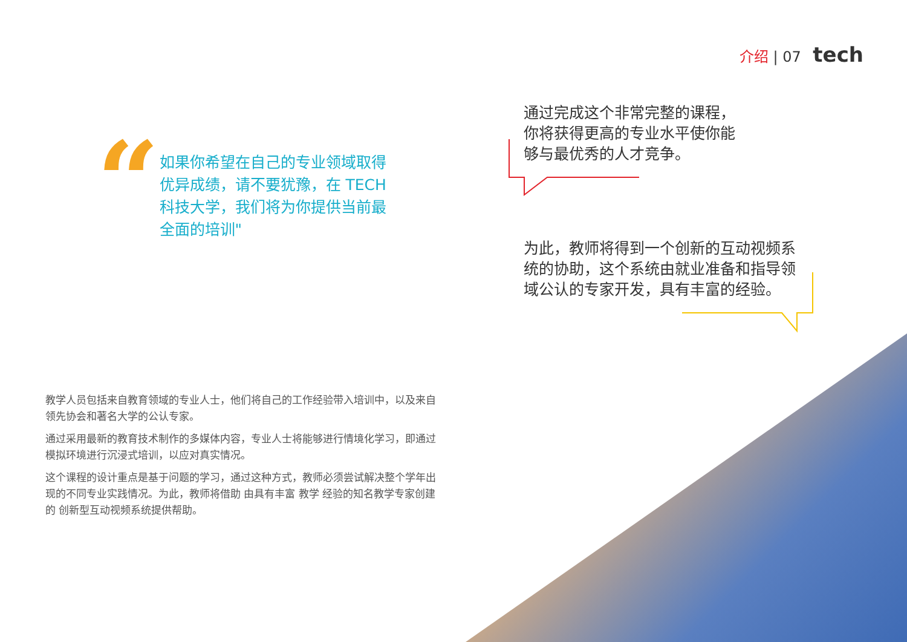介绍 | 07 tech
“
如果你希望在自己的专业领域取得优异成绩，请不要犹豫，在 TECH 科技大学，我们将为你提供当前最全面的培训"
通过完成这个非常完整的课程，你将获得更高的专业水平使你能够与最优秀的人才竞争。
为此，教师将得到一个创新的互动视频系统的协助，这个系统由就业准备和指导领域公认的专家开发，具有丰富的经验。
教学人员包括来自教育领域的专业人士，他们将自己的工作经验带入培训中，以及来自领先协会和著名大学的公认专家。
通过采用最新的教育技术制作的多媒体内容，专业人士将能够进行情境化学习，即通过模拟环境进行沉浸式培训，以应对真实情况。
这个课程的设计重点是基于问题的学习，通过这种方式，教师必须尝试解决整个学年出现的不同专业实践情况。为此，教师将借助 由具有丰富 教学 经验的知名教学专家创建的 创新型互动视频系统提供帮助。